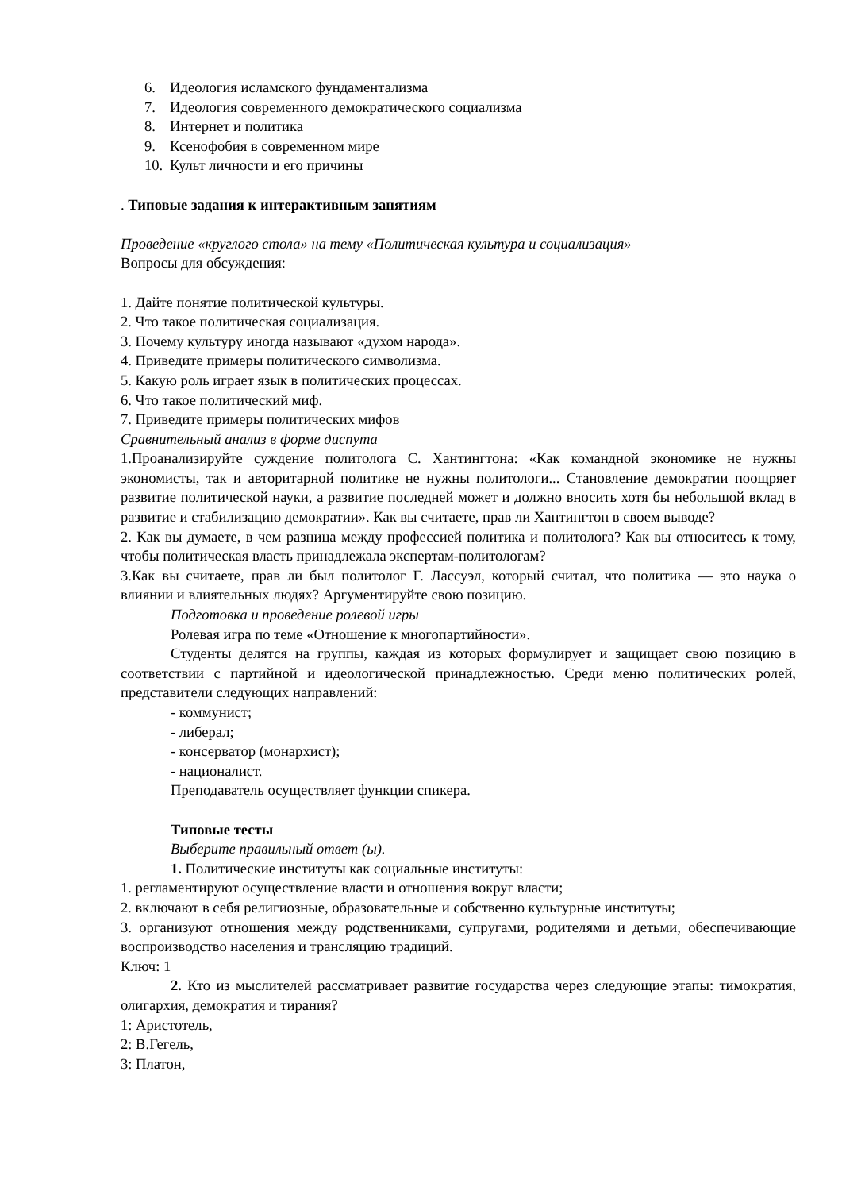6. Идеология исламского фундаментализма
7. Идеология современного демократического социализма
8. Интернет и политика
9. Ксенофобия в современном мире
10. Культ личности и его причины
. Типовые задания к интерактивным занятиям
Проведение «круглого стола» на тему «Политическая культура и социализация»
Вопросы для обсуждения:
1. Дайте понятие политической культуры.
2. Что такое политическая социализация.
3. Почему культуру иногда называют «духом народа».
4. Приведите примеры политического символизма.
5. Какую роль играет язык в политических процессах.
6. Что такое политический миф.
7. Приведите примеры политических мифов
Сравнительный анализ в форме диспута
1.Проанализируйте суждение политолога С. Хантингтона: «Как командной экономике не нужны экономисты, так и авторитарной политике не нужны политологи... Становление демократии поощряет развитие политической науки, а развитие последней может и должно вносить хотя бы небольшой вклад в развитие и стабилизацию демократии». Как вы считаете, прав ли Хантингтон в своем выводе?
2. Как вы думаете, в чем разница между профессией политика и политолога? Как вы относитесь к тому, чтобы политическая власть принадлежала экспертам-политологам?
3.Как вы считаете, прав ли был политолог Г. Лассуэл, который считал, что политика — это наука о влиянии и влиятельных людях? Аргументируйте свою позицию.
Подготовка и проведение ролевой игры
Ролевая игра по теме «Отношение к многопартийности».
Студенты делятся на группы, каждая из которых формулирует и защищает свою позицию в соответствии с партийной и идеологической принадлежностью. Среди меню политических ролей, представители следующих направлений:
- коммунист;
- либерал;
- консерватор (монархист);
- националист.
Преподаватель осуществляет функции спикера.
Типовые тесты
Выберите правильный ответ (ы).
1. Политические институты как социальные институты:
1. регламентируют осуществление власти и отношения вокруг власти;
2. включают в себя религиозные, образовательные и собственно культурные институты;
3. организуют отношения между родственниками, супругами, родителями и детьми, обеспечивающие воспроизводство населения и трансляцию традиций.
Ключ: 1
2. Кто из мыслителей рассматривает развитие государства через следующие этапы: тимократия, олигархия, демократия и тирания?
1: Аристотель,
2: В.Гегель,
3: Платон,